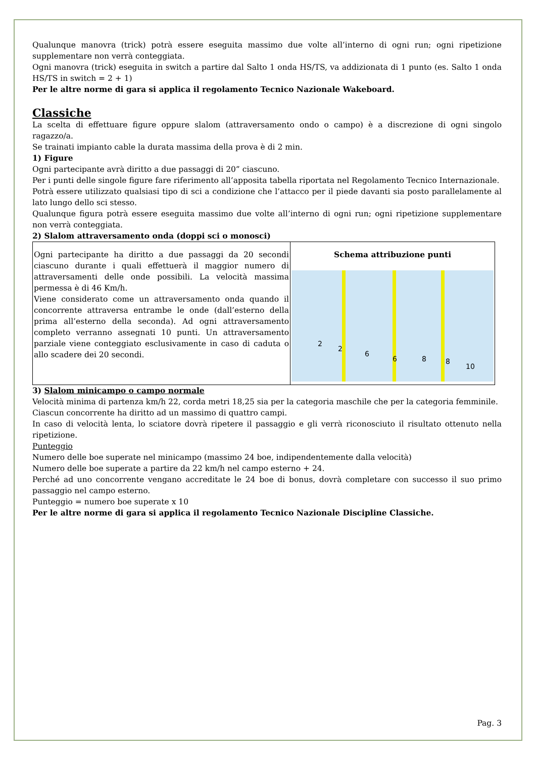Qualunque manovra (trick) potrà essere eseguita massimo due volte all’interno di ogni run; ogni ripetizione supplementare non verrà conteggiata.
Ogni manovra (trick) eseguita in switch a partire dal Salto 1 onda HS/TS, va addizionata di 1 punto (es. Salto 1 onda HS/TS in switch = 2 + 1)
Per le altre norme di gara si applica il regolamento Tecnico Nazionale Wakeboard.
Classiche
La scelta di effettuare figure oppure slalom (attraversamento ondo o campo) è a discrezione di ogni singolo ragazzo/a.
Se trainati impianto cable la durata massima della prova è di 2 min.
1) Figure
Ogni partecipante avrà diritto a due passaggi di 20” ciascuno.
Per i punti delle singole figure fare riferimento all’apposita tabella riportata nel Regolamento Tecnico Internazionale.
Potrà essere utilizzato qualsiasi tipo di sci a condizione che l’attacco per il piede davanti sia posto parallelamente al lato lungo dello sci stesso.
Qualunque figura potrà essere eseguita massimo due volte all’interno di ogni run; ogni ripetizione supplementare non verrà conteggiata.
2) Slalom attraversamento onda (doppi sci o monosci)
| Ogni partecipante ha diritto a due passaggi da 20 secondi ciascuno durante i quali effettuerà il maggior numero di attraversamenti delle onde possibili. La velocità massima permessa è di 46 Km/h. Viene considerato come un attraversamento onda quando il concorrente attraversa entrambe le onde (dall’esterno della prima all’esterno della seconda). Ad ogni attraversamento completo verranno assegnati 10 punti. Un attraversamento parziale viene conteggiato esclusivamente in caso di caduta o allo scadere dei 20 secondi. | Schema attribuzione punti 2 2 6 6 8 8 10 |
3) Slalom minicampo o campo normale
Velocità minima di partenza km/h 22, corda metri 18,25 sia per la categoria maschile che per la categoria femminile.
Ciascun concorrente ha diritto ad un massimo di quattro campi.
In caso di velocità lenta, lo sciatore dovrà ripetere il passaggio e gli verrà riconosciuto il risultato ottenuto nella ripetizione.
Punteggio
Numero delle boe superate nel minicampo (massimo 24 boe, indipendentemente dalla velocità)
Numero delle boe superate a partire da 22 km/h nel campo esterno + 24.
Perché ad uno concorrente vengano accreditate le 24 boe di bonus, dovrà completare con successo il suo primo passaggio nel campo esterno.
Punteggio = numero boe superate x 10
Per le altre norme di gara si applica il regolamento Tecnico Nazionale Discipline Classiche.
Pag. 3